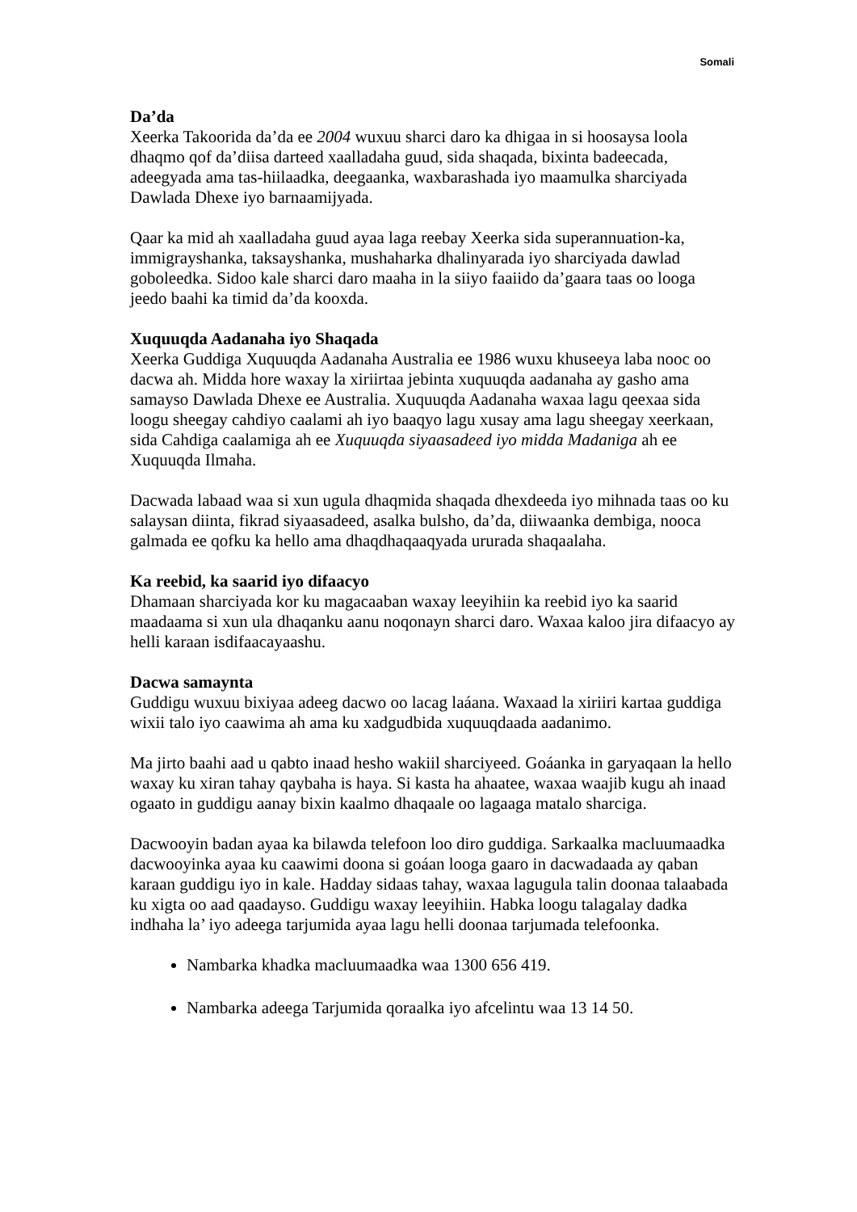Somali
Da’da
Xeerka Takoorida da’da ee 2004 wuxuu sharci daro ka dhigaa in si hoosaysa loola dhaqmo qof da’diisa darteed xaalladaha guud, sida shaqada, bixinta badeecada, adeegyada ama tas-hiilaadka, deegaanka, waxbarashada iyo maamulka sharciyada Dawlada Dhexe iyo barnaamijyada.
Qaar ka mid ah xaalladaha guud ayaa laga reebay Xeerka sida superannuation-ka, immigrayshanka, taksayshanka, mushaharka dhalinyarada iyo sharciyada dawlad goboleedka. Sidoo kale sharci daro maaha in la siiyo faaiido da’gaara taas oo looga jeedo baahi ka timid da’da kooxda.
Xuquuqda Aadanaha iyo Shaqada
Xeerka Guddiga Xuquuqda Aadanaha Australia ee 1986 wuxu khuseeya laba nooc oo dacwa ah. Midda hore waxay la xiriirtaa jebinta xuquuqda aadanaha ay gasho ama samayso Dawlada Dhexe ee Australia. Xuquuqda Aadanaha waxaa lagu qeexaa sida loogu sheegay cahdiyo caalami ah iyo baaqyo lagu xusay ama lagu sheegay xeerkaan, sida Cahdiga caalamiga ah ee Xuquuqda siyaasadeed iyo midda Madaniga ah ee Xuquuqda Ilmaha.
Dacwada labaad waa si xun ugula dhaqmida shaqada dhexdeeda iyo mihnada taas oo ku salaysan diinta, fikrad siyaasadeed, asalka bulsho, da’da, diiwaanka dembiga, nooca galmada ee qofku ka hello ama dhaqdhaqaaqyada ururada shaqaalaha.
Ka reebid, ka saarid iyo difaacyo
Dhamaan sharciyada kor ku magacaaban waxay leeyihiin ka reebid iyo ka saarid maadaama si xun ula dhaqanku aanu noqonayn sharci daro. Waxaa kaloo jira difaacyo ay helli karaan isdifaacayaashu.
Dacwa samaynta
Guddigu wuxuu bixiyaa adeeg dacwo oo lacag laáana. Waxaad la xiriiri kartaa guddiga wixii talo iyo caawima ah ama ku xadgudbida xuquuqdaada aadanimo.
Ma jirto baahi aad u qabto inaad hesho wakiil sharciyeed. Goáanka in garyaqaan la hello waxay ku xiran tahay qaybaha is haya. Si kasta ha ahaatee, waxaa waajib kugu ah inaad ogaato in guddigu aanay bixin kaalmo dhaqaale oo lagaaga matalo sharciga.
Dacwooyin badan ayaa ka bilawda telefoon loo diro guddiga. Sarkaalka macluumaadka dacwooyinka ayaa ku caawimi doona si goáan looga gaaro in dacwadaada ay qaban karaan guddigu iyo in kale. Hadday sidaas tahay, waxaa lagugula talin doonaa talaabada ku xigta oo aad qaadayso. Guddigu waxay leeyihiin. Habka loogu talagalay dadka indhaha la’ iyo adeega tarjumida ayaa lagu helli doonaa tarjumada telefoonka.
Nambarka khadka macluumaadka waa 1300 656 419.
Nambarka adeega Tarjumida qoraalka iyo afcelintu waa 13 14 50.